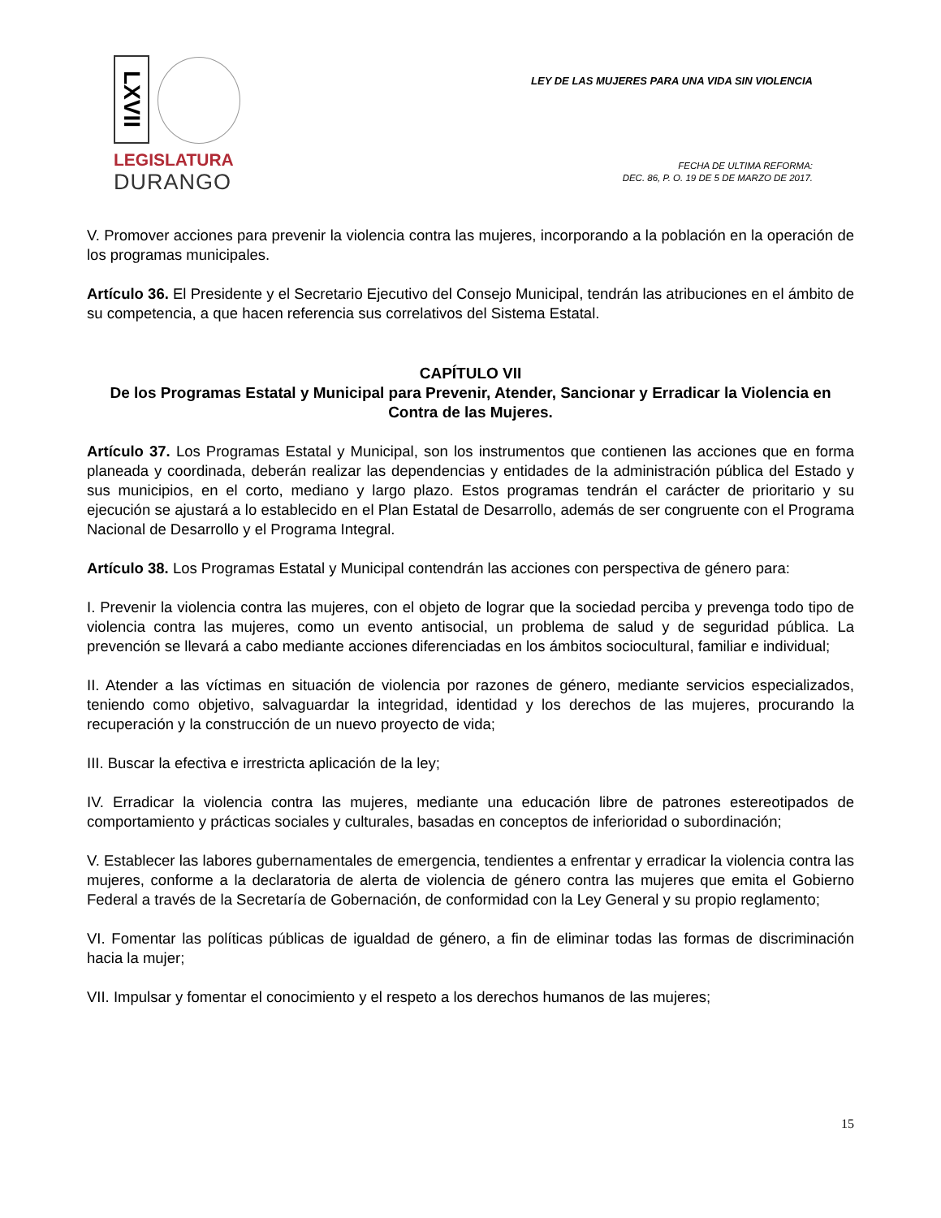LXVII
LEGISLATURA
DURANGO
LEY DE LAS MUJERES PARA UNA VIDA SIN VIOLENCIA
FECHA DE ULTIMA REFORMA:
DEC. 86, P. O. 19 DE 5 DE MARZO DE 2017.
V. Promover acciones para prevenir la violencia contra las mujeres, incorporando a la población en la operación de los programas municipales.
Artículo 36. El Presidente y el Secretario Ejecutivo del Consejo Municipal, tendrán las atribuciones en el ámbito de su competencia, a que hacen referencia sus correlativos del Sistema Estatal.
CAPÍTULO VII
De los Programas Estatal y Municipal para Prevenir, Atender, Sancionar y Erradicar la Violencia en Contra de las Mujeres.
Artículo 37. Los Programas Estatal y Municipal, son los instrumentos que contienen las acciones que en forma planeada y coordinada, deberán realizar las dependencias y entidades de la administración pública del Estado y sus municipios, en el corto, mediano y largo plazo. Estos programas tendrán el carácter de prioritario y su ejecución se ajustará a lo establecido en el Plan Estatal de Desarrollo, además de ser congruente con el Programa Nacional de Desarrollo y el Programa Integral.
Artículo 38. Los Programas Estatal y Municipal contendrán las acciones con perspectiva de género para:
I. Prevenir la violencia contra las mujeres, con el objeto de lograr que la sociedad perciba y prevenga todo tipo de violencia contra las mujeres, como un evento antisocial, un problema de salud y de seguridad pública. La prevención se llevará a cabo mediante acciones diferenciadas en los ámbitos sociocultural, familiar e individual;
II. Atender a las víctimas en situación de violencia por razones de género, mediante servicios especializados, teniendo como objetivo, salvaguardar la integridad, identidad y los derechos de las mujeres, procurando la recuperación y la construcción de un nuevo proyecto de vida;
III. Buscar la efectiva e irrestricta aplicación de la ley;
IV. Erradicar la violencia contra las mujeres, mediante una educación libre de patrones estereotipados de comportamiento y prácticas sociales y culturales, basadas en conceptos de inferioridad o subordinación;
V. Establecer las labores gubernamentales de emergencia, tendientes a enfrentar y erradicar la violencia contra las mujeres, conforme a la declaratoria de alerta de violencia de género contra las mujeres que emita el Gobierno Federal a través de la Secretaría de Gobernación, de conformidad con la Ley General y su propio reglamento;
VI. Fomentar las políticas públicas de igualdad de género, a fin de eliminar todas las formas de discriminación hacia la mujer;
VII. Impulsar y fomentar el conocimiento y el respeto a los derechos humanos de las mujeres;
15